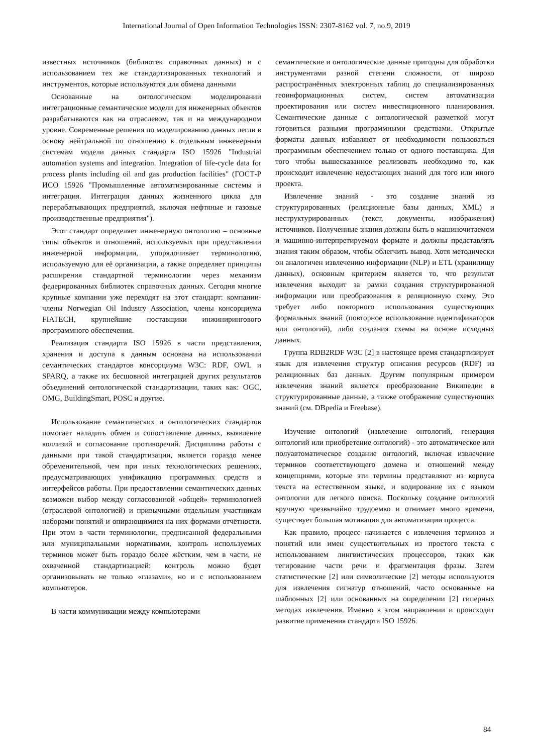International Journal of Open Information Technologies ISSN: 2307-8162 vol. 7, no.9, 2019
известных источников (библиотек справочных данных) и с использованием тех же стандартизированных технологий и инструментов, которые используются для обмена данными
Основанные на онтологическом моделировании интеграционные семантические модели для инженерных объектов разрабатываются как на отраслевом, так и на международном уровне. Современные решения по моделированию данных легли в основу нейтральной по отношению к отдельным инженерным системам модели данных стандарта ISO 15926 "Industrial automation systems and integration. Integration of life-cycle data for process plants including oil and gas production facilities" (ГОСТ-Р ИСО 15926 "Промышленные автоматизированные системы и интеграция. Интеграция данных жизненного цикла для перерабатывающих предприятий, включая нефтяные и газовые производственные предприятия").
Этот стандарт определяет инженерную онтологию – основные типы объектов и отношений, используемых при представлении инженерной информации, упорядочивает терминологию, используемую для её организации, а также определяет принципы расширения стандартной терминологии через механизм федерированных библиотек справочных данных. Сегодня многие крупные компании уже переходят на этот стандарт: компании-члены Norwegian Oil Industry Association, члены консорциума FIATECH, крупнейшие поставщики инжинирингового программного обеспечения.
Реализация стандарта ISO 15926 в части представления, хранения и доступа к данным основана на использовании семантических стандартов консорциума W3C: RDF, OWL и SPARQ, а также их бесшовной интеграцией других результатов объединений онтологической стандартизации, таких как: OGC, OMG, BuildingSmart, POSC и другие.
Использование семантических и онтологических стандартов помогает наладить обмен и сопоставление данных, выявление коллизий и согласование противоречий. Дисциплина работы с данными при такой стандартизации, является гораздо менее обременительной, чем при иных технологических решениях, предусматривающих унификацию программных средств и интерфейсов работы. При предоставлении семантических данных возможен выбор между согласованной «общей» терминологией (отраслевой онтологией) и привычными отдельным участникам наборами понятий и опирающимися на них формами отчётности. При этом в части терминологии, предписанной федеральными или муниципальными нормативами, контроль используемых терминов может быть гораздо более жёстким, чем в части, не охваченной стандартизацией: контроль можно будет организовывать не только «глазами», но и с использованием компьютеров.
В части коммуникации между компьютерами
семантические и онтологические данные пригодны для обработки инструментами разной степени сложности, от широко распространённых электронных таблиц до специализированных геоинформационных систем, систем автоматизации проектирования или систем инвестиционного планирования. Семантические данные с онтологической разметкой могут готовиться разными программными средствами. Открытые форматы данных избавляют от необходимости пользоваться программным обеспечением только от одного поставщика. Для того чтобы вышесказанное реализовать необходимо то, как происходит извлечение недостающих знаний для того или иного проекта.
Извлечение знаний - это создание знаний из структурированных (реляционные базы данных, XML) и неструктурированных (текст, документы, изображения) источников. Полученные знания должны быть в машиночитаемом и машинно-интерпретируемом формате и должны представлять знания таким образом, чтобы облегчить вывод. Хотя методически он аналогичен извлечению информации (NLP) и ETL (хранилищу данных), основным критерием является то, что результат извлечения выходит за рамки создания структурированной информации или преобразования в реляционную схему. Это требует либо повторного использования существующих формальных знаний (повторное использование идентификаторов или онтологий), либо создания схемы на основе исходных данных.
Группа RDB2RDF W3C [2] в настоящее время стандартизирует язык для извлечения структур описания ресурсов (RDF) из реляционных баз данных. Другим популярным примером извлечения знаний является преобразование Википедии в структурированные данные, а также отображение существующих знаний (см. DBpedia и Freebase).
Изучение онтологий (извлечение онтологий, генерация онтологий или приобретение онтологий) - это автоматическое или полуавтоматическое создание онтологий, включая извлечение терминов соответствующего домена и отношений между концепциями, которые эти термины представляют из корпуса текста на естественном языке, и кодирование их с языком онтологии для легкого поиска. Поскольку создание онтологий вручную чрезвычайно трудоемко и отнимает много времени, существует большая мотивация для автоматизации процесса.
Как правило, процесс начинается с извлечения терминов и понятий или имен существительных из простого текста с использованием лингвистических процессоров, таких как тегирование части речи и фрагментация фразы. Затем статистические [2] или символические [2] методы используются для извлечения сигнатур отношений, часто основанные на шаблонных [2] или основанных на определении [2] гиперных методах извлечения. Именно в этом направлении и происходит развитие применения стандарта ISO 15926.
84